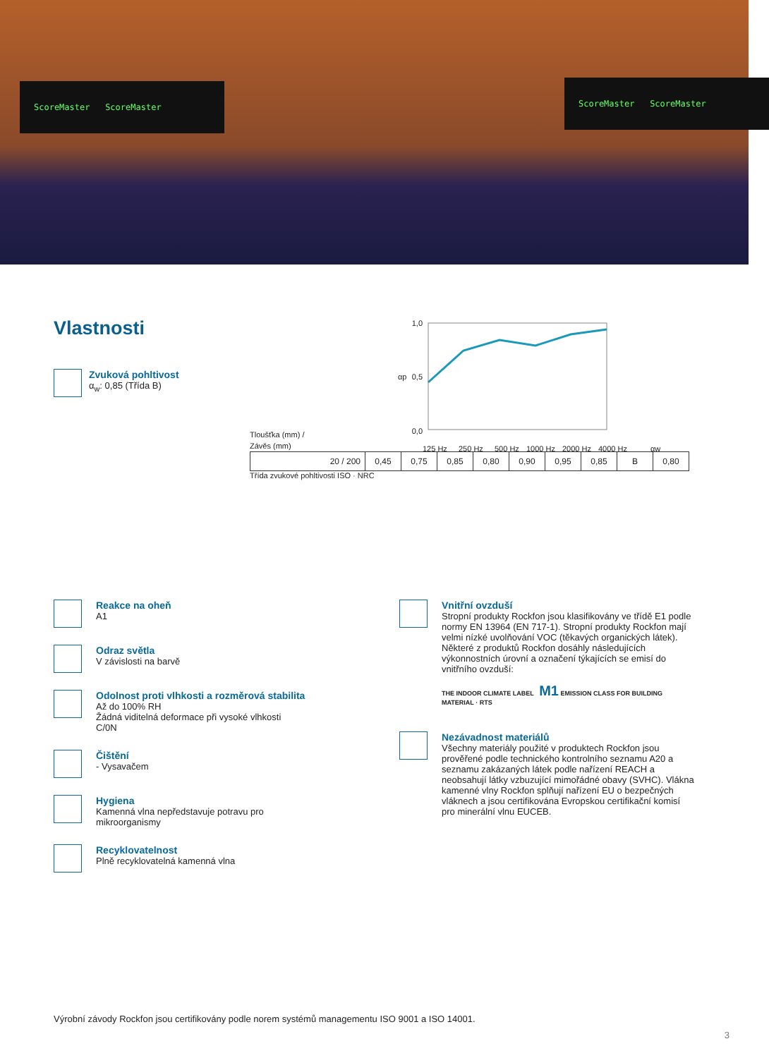ScoreMaster ScoreMaster ScoreMaster ScoreMaster
Vlastnosti
Zvuková pohltivost
α<sub>w</sub>: 0,85 (Třída B)
1,0
0,5
0,0
αp
125 Hz
250 Hz
500 Hz
1000 Hz
2000 Hz
4000 Hz
αw
Tloušťka (mm) /
Závěs (mm)
| 20 / 200 | 0,45 | 0,75 | 0,85 | 0,80 | 0,90 | 0,95 | 0,85 | B | 0,80 |
Třída zvukové pohltivosti ISO · NRC
Reakce na oheň
A1
Odraz světla
V závislosti na barvě
Odolnost proti vlhkosti a rozměrová stabilita
Až do 100% RH
Žádná viditelná deformace při vysoké vlhkosti
C/0N
Čištění
- Vysavačem
Hygiena
Kamenná vlna nepředstavuje potravu pro
mikroorganismy
Recyklovatelnost
Plně recyklovatelná kamenná vlna
Vnitřní ovzduší
Stropní produkty Rockfon jsou klasifikovány ve třídě E1 podle normy EN 13964 (EN 717-1). Stropní produkty Rockfon mají velmi nízké uvolňování VOC (těkavých organických látek). Některé z produktů Rockfon dosáhly následujících výkonnostních úrovní a označení týkajících se emisí do vnitřního ovzduší:
THE INDOOR CLIMATE LABEL M1 EMISSION CLASS FOR BUILDING MATERIAL · RTS
Nezávadnost materiálů
Všechny materiály použité v produktech Rockfon jsou prověřené podle technického kontrolního seznamu A20 a seznamu zakázaných látek podle nařízení REACH a neobsahují látky vzbuzující mimořádné obavy (SVHC). Vlákna kamenné vlny Rockfon splňují nařízení EU o bezpečných vláknech a jsou certifikována Evropskou certifikační komisí pro minerální vlnu EUCEB.
Výrobní závody Rockfon jsou certifikovány podle norem systémů managementu ISO 9001 a ISO 14001.
3